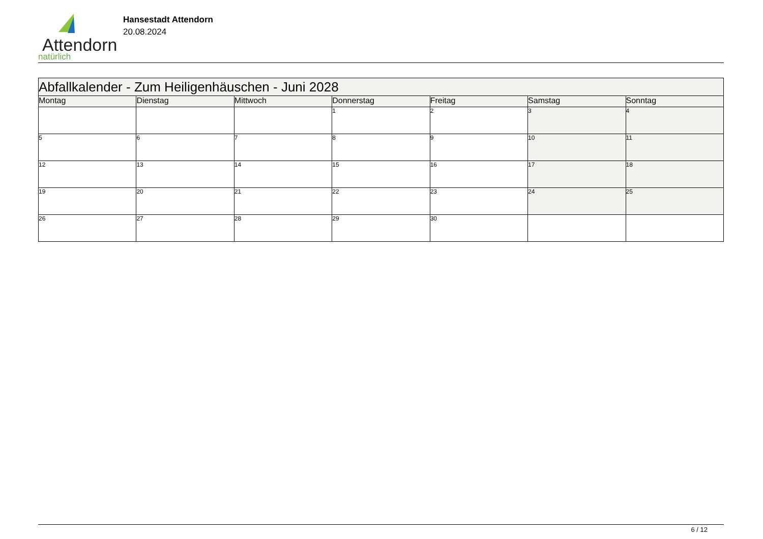Attendorn
natürlich
Hansestadt Attendorn
20.08.2024
| Abfallkalender - Zum Heiligenhäuschen - Juni 2028 | | | | | | |
| Montag | Dienstag | Mittwoch | Donnerstag | Freitag | Samstag | Sonntag |
| | | | 1 | 2 | 3 | 4 |
| 5 | 6 | 7 | 8 | 9 | 10 | 11 |
| 12 | 13 | 14 | 15 | 16 | 17 | 18 |
| 19 | 20 | 21 | 22 | 23 | 24 | 25 |
| 26 | 27 | 28 | 29 | 30 | | |
6 / 12